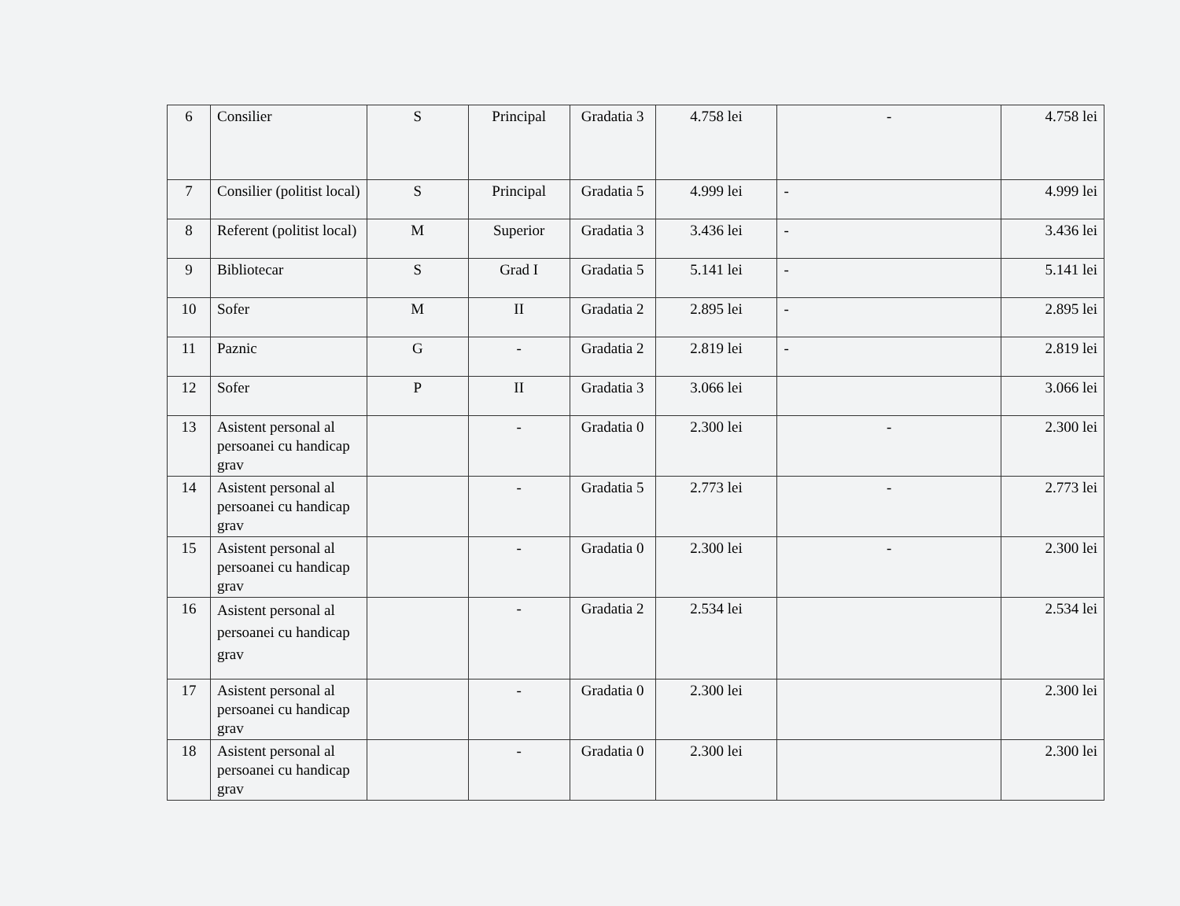| 6 | Consilier | S | Principal | Gradatia 3 | 4.758 lei | - | 4.758 lei |
| 7 | Consilier (politist local) | S | Principal | Gradatia 5 | 4.999 lei | - | 4.999 lei |
| 8 | Referent (politist local) | M | Superior | Gradatia 3 | 3.436 lei | - | 3.436 lei |
| 9 | Bibliotecar | S | Grad I | Gradatia 5 | 5.141 lei | - | 5.141 lei |
| 10 | Sofer | M | II | Gradatia 2 | 2.895 lei | - | 2.895 lei |
| 11 | Paznic | G | - | Gradatia 2 | 2.819 lei | - | 2.819 lei |
| 12 | Sofer | P | II | Gradatia 3 | 3.066 lei | | 3.066 lei |
| 13 | Asistent personal al persoanei cu handicap grav | | - | Gradatia 0 | 2.300 lei | - | 2.300 lei |
| 14 | Asistent personal al persoanei cu handicap grav | | - | Gradatia 5 | 2.773 lei | - | 2.773 lei |
| 15 | Asistent personal al persoanei cu handicap grav | | - | Gradatia 0 | 2.300 lei | - | 2.300 lei |
| 16 | Asistent personal al persoanei cu handicap grav | | - | Gradatia 2 | 2.534 lei | | 2.534 lei |
| 17 | Asistent personal al persoanei cu handicap grav | | - | Gradatia 0 | 2.300 lei | | 2.300 lei |
| 18 | Asistent personal al persoanei cu handicap grav | | - | Gradatia 0 | 2.300 lei | | 2.300 lei |